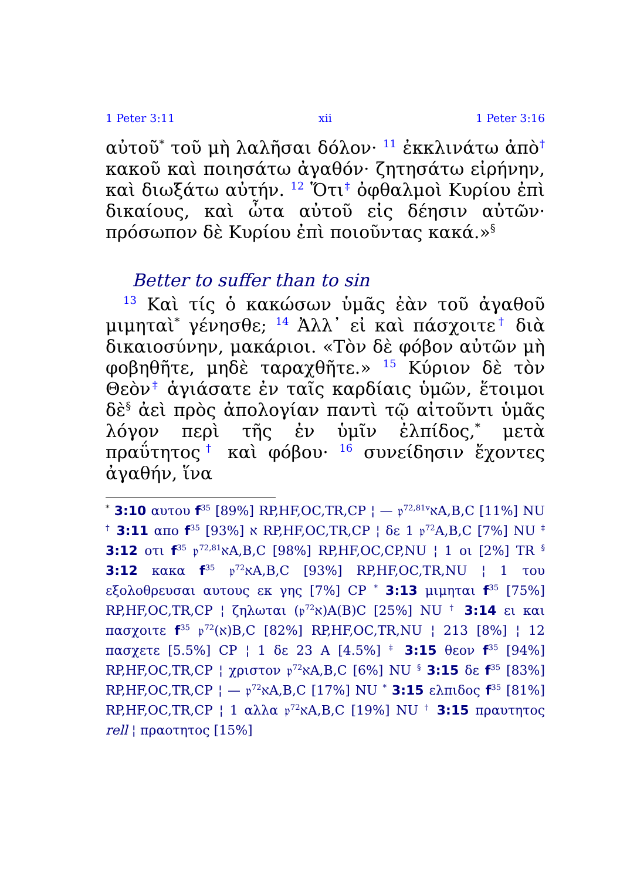1 Peter 3:11 xii 1 Peter 3:16
αὐτοῦ<sup>*</sup> τοῦ μὴ λαλῆσαι δόλον· <sup>11</sup> ἐκκλινάτω ἀπὸ<sup>†</sup> κακοῦ καὶ ποιησάτω ἀγαθόν· ζητησάτω εἰρήνην, καὶ διωξάτω αὐτήν. <sup>12</sup> Ὅτι<sup>‡</sup> ὀφθαλμοὶ Κυρίου ἐπὶ δικαίους, καὶ ὦτα αὐτοῦ εἰς δέησιν αὐτῶν· πρόσωπον δὲ Κυρίου ἐπὶ ποιοῦντας κακά.»<sup>§</sup>
Better to suffer than to sin
<sup>13</sup> Καὶ τίς ὁ κακώσων ὑμᾶς ἐὰν τοῦ ἀγαθοῦ μιμηταὶ<sup>*</sup> γένησθε; <sup>14</sup> Ἀλλ᾽ εἰ καὶ πάσχοιτε<sup>†</sup> διὰ δικαιοσύνην, μακάριοι. «Τὸν δὲ φόβον αὐτῶν μὴ φοβηθῆτε, μηδὲ ταραχθῆτε.» <sup>15</sup> Κύριον δὲ τὸν Θεὸν<sup>‡</sup> ἁγιάσατε ἐν ταῖς καρδίαις ὑμῶν, ἕτοιμοι δὲ<sup>§</sup> ἀεὶ πρὸς ἀπολογίαν παντὶ τῷ αἰτοῦντι ὑμᾶς λόγον περὶ τῆς ἐν ὑμῖν ἐλπίδος,<sup>*</sup> μετὰ πραΰτητος<sup>†</sup> καὶ φόβου· <sup>16</sup> συνείδησιν ἔχοντες ἀγαθήν, ἵνα
<sup>*</sup> 3:10 αυτου f<sup>35</sup> [89%] RP,HF,OC,TR,CP ¦ — 𝔭<sup>72,81v</sup>אA,B,C [11%] NU <sup>†</sup> 3:11 απο f<sup>35</sup> א [93%] RP,HF,OC,TR,CP ¦ δε 1 𝔭<sup>72</sup>A,B,C [7%] NU <sup>‡</sup> 3:12 οτι f<sup>35</sup> 𝔭<sup>72,81</sup>אA,B,C [98%] RP,HF,OC,CP,NU ¦ 1 οι [2%] TR <sup>§</sup> 3:12 κακα f<sup>35</sup> 𝔭<sup>72</sup>אA,B,C [93%] RP,HF,OC,TR,NU ¦ 1 του εξολοθρευσαι αυτους εκ γης [7%] CP <sup>*</sup> 3:13 μιμηται f<sup>35</sup> [75%] RP,HF,OC,TR,CP ¦ ζηλωται (𝔭<sup>72</sup>א)A(B)C [25%] NU <sup>†</sup> 3:14 ει και πασχοιτε f<sup>35</sup> 𝔭<sup>72</sup>(א)B,C [82%] RP,HF,OC,TR,NU ¦ 213 [8%] ¦ 12 πασχετε [5.5%] CP ¦ 1 δε 23 A [4.5%] <sup>‡</sup> 3:15 θεον f<sup>35</sup> [94%] RP,HF,OC,TR,CP ¦ χριστον 𝔭<sup>72</sup>אA,B,C [6%] NU <sup>§</sup> 3:15 δε f<sup>35</sup> [83%] RP,HF,OC,TR,CP ¦ — 𝔭<sup>72</sup>אA,B,C [17%] NU <sup>*</sup> 3:15 ελπιδος f<sup>35</sup> [81%] RP,HF,OC,TR,CP ¦ 1 αλλα 𝔭<sup>72</sup>אA,B,C [19%] NU <sup>†</sup> 3:15 πραυτητος rell ¦ πραοτητος [15%]